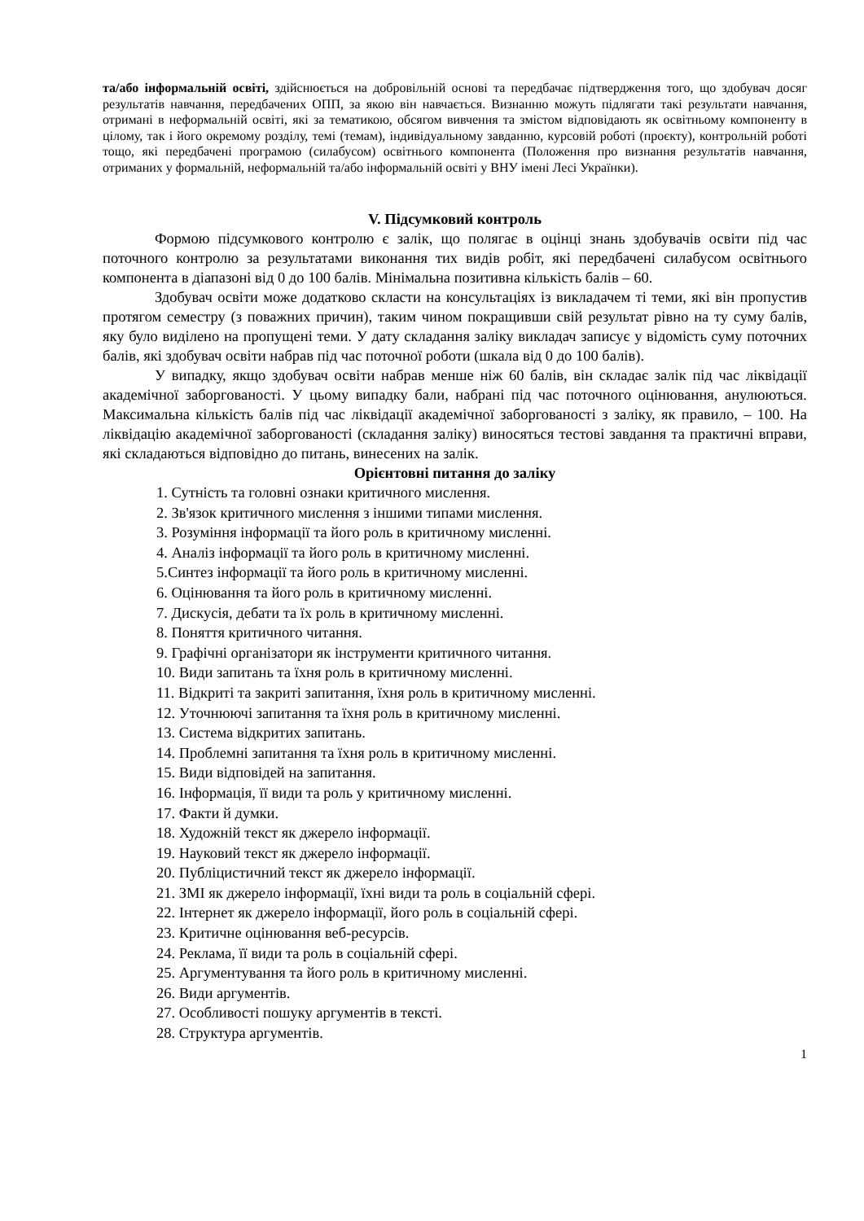та/або інформальній освіті, здійснюється на добровільній основі та передбачає підтвердження того, що здобувач досяг результатів навчання, передбачених ОПП, за якою він навчається. Визнанню можуть підлягати такі результати навчання, отримані в неформальній освіті, які за тематикою, обсягом вивчення та змістом відповідають як освітньому компоненту в цілому, так і його окремому розділу, темі (темам), індивідуальному завданню, курсовій роботі (проєкту), контрольній роботі тощо, які передбачені програмою (силабусом) освітнього компонента (Положення про визнання результатів навчання, отриманих у формальній, неформальній та/або інформальній освіті у ВНУ імені Лесі Українки).
V. Підсумковий контроль
Формою підсумкового контролю є залік, що полягає в оцінці знань здобувачів освіти під час поточного контролю за результатами виконання тих видів робіт, які передбачені силабусом освітнього компонента в діапазоні від 0 до 100 балів. Мінімальна позитивна кількість балів – 60.
Здобувач освіти може додатково скласти на консультаціях із викладачем ті теми, які він пропустив протягом семестру (з поважних причин), таким чином покращивши свій результат рівно на ту суму балів, яку було виділено на пропущені теми. У дату складання заліку викладач записує у відомість суму поточних балів, які здобувач освіти набрав під час поточної роботи (шкала від 0 до 100 балів).
У випадку, якщо здобувач освіти набрав менше ніж 60 балів, він складає залік під час ліквідації академічної заборгованості. У цьому випадку бали, набрані під час поточного оцінювання, анулюються. Максимальна кількість балів під час ліквідації академічної заборгованості з заліку, як правило, – 100. На ліквідацію академічної заборгованості (складання заліку) виносяться тестові завдання та практичні вправи, які складаються відповідно до питань, винесених на залік.
Орієнтовні питання до заліку
1. Сутність та головні ознаки критичного мислення.
2. Зв'язок критичного мислення з іншими типами мислення.
3. Розуміння інформації та його роль в критичному мисленні.
4. Аналіз інформації та його роль в критичному мисленні.
5.Синтез інформації та його роль в критичному мисленні.
6. Оцінювання та його роль в критичному мисленні.
7. Дискусія, дебати та їх роль в критичному мисленні.
8. Поняття критичного читання.
9. Графічні організатори як інструменти критичного читання.
10. Види запитань та їхня роль в критичному мисленні.
11. Відкриті та закриті запитання, їхня роль в критичному мисленні.
12. Уточнюючі запитання та їхня роль в критичному мисленні.
13. Система відкритих запитань.
14. Проблемні запитання та їхня роль в критичному мисленні.
15. Види відповідей на запитання.
16. Інформація, її види та роль у критичному мисленні.
17. Факти й думки.
18. Художній текст як джерело інформації.
19. Науковий текст як джерело інформації.
20. Публіцистичний текст як джерело інформації.
21. ЗМІ як джерело інформації, їхні види та роль в соціальній сфері.
22. Інтернет як джерело інформації, його роль в соціальній сфері.
23. Критичне оцінювання веб-ресурсів.
24. Реклама, її види та роль в соціальній сфері.
25. Аргументування та його роль в критичному мисленні.
26. Види аргументів.
27. Особливості пошуку аргументів в тексті.
28. Структура аргументів.
1